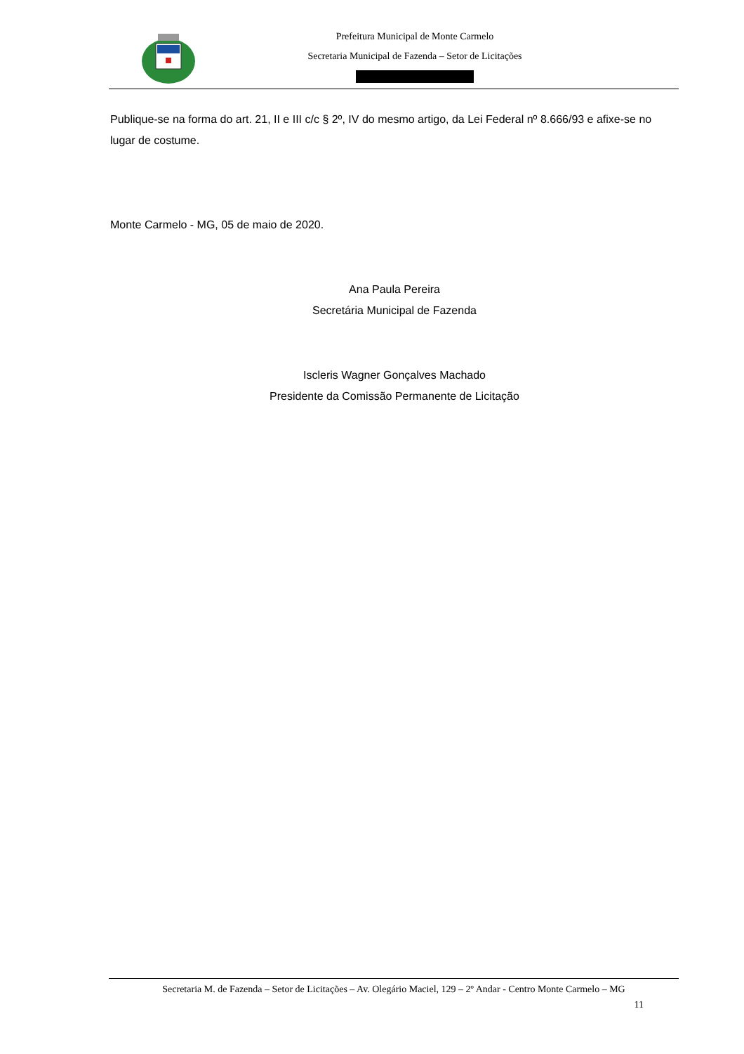Prefeitura Municipal de Monte Carmelo
Secretaria Municipal de Fazenda – Setor de Licitações
Publique-se na forma do art. 21, II e III c/c § 2º, IV do mesmo artigo, da Lei Federal nº 8.666/93 e afixe-se no lugar de costume.
Monte Carmelo - MG, 05 de maio de 2020.
Ana Paula Pereira
Secretária Municipal de Fazenda
Iscleris Wagner Gonçalves Machado
Presidente da Comissão Permanente de Licitação
Secretaria M. de Fazenda – Setor de Licitações – Av. Olegário Maciel, 129 – 2º Andar - Centro Monte Carmelo – MG
11